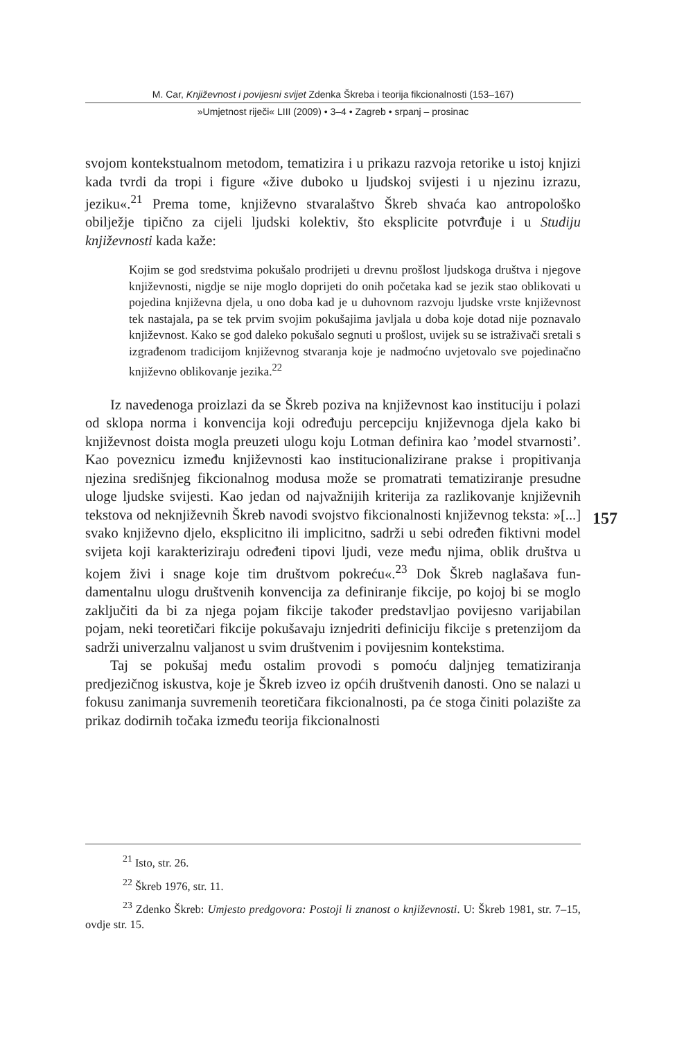M. Car, Književnost i povijesni svijet Zdenka Škreba i teorija fikcionalnosti (153–167)
»Umjetnost riječi« LIII (2009) • 3–4 • Zagreb • srpanj – prosinac
svojom kontekstualnom metodom, tematizira i u prikazu razvoja retorike u istoj knjizi kada tvrdi da tropi i figure «žive duboko u ljudskoj svijesti i u njezinu izrazu, jeziku«.<sup>21</sup> Prema tome, književno stvaralaštvo Škreb shvaća kao antropološko obilježje tipično za cijeli ljudski kolektiv, što eksplicite potvrđuje i u Studiju književnosti kada kaže:
Kojim se god sredstvima pokušalo prodrijeti u drevnu prošlost ljudskoga društva i njegove književnosti, nigdje se nije moglo doprijeti do onih početaka kad se jezik stao oblikovati u pojedina književna djela, u ono doba kad je u duhovnom razvoju ljudske vrste književnost tek nastajala, pa se tek prvim svojim pokušajima javljala u doba koje dotad nije poznavalo književnost. Kako se god daleko pokušalo segnuti u prošlost, uvijek su se istraživači sretali s izgrađenom tradicijom književnog stvaranja koje je nadmoćno uvjetovalo sve pojedinačno književno oblikovanje jezika.<sup>22</sup>
Iz navedenoga proizlazi da se Škreb poziva na književnost kao instituciju i polazi od sklopa norma i konvencija koji određuju percepciju književnoga djela kako bi književnost doista mogla preuzeti ulogu koju Lotman definira kao ’model stvarnosti’. Kao poveznicu između književnosti kao instituci­onalizirane prakse i propitivanja njezina središnjeg fikcionalnog modusa može se promatrati tematiziranje presudne uloge ljudske svijesti. Kao jedan od najvažnijih kriterija za razlikovanje književnih tekstova od neknjiževnih Škreb navodi svojstvo fikcionalnosti književnog teksta: »[...] svako književno djelo, eksplicitno ili implicitno, sadrži u sebi određen fiktivni model svijeta koji karakteriziraju određeni tipovi ljudi, veze među njima, oblik društva u kojem živi i snage koje tim društvom pokreću«.<sup>23</sup> Dok Škreb naglašava fun­damentalnu ulogu društvenih konvencija za definiranje fikcije, po kojoj bi se moglo zaključiti da bi za njega pojam fikcije također predstavljao povijesno varijabilan pojam, neki teoretičari fikcije pokušavaju iznjedriti definiciju fikcije s pretenzijom da sadrži univerzalnu valjanost u svim društvenim i povijesnim kontekstima.
Taj se pokušaj među ostalim provodi s pomoću daljnjeg tematiziranja predjezičnog iskustva, koje je Škreb izveo iz općih društvenih danosti. Ono se nalazi u fokusu zanimanja suvremenih teoretičara fikcionalnosti, pa će stoga činiti polazište za prikaz dodirnih točaka između teorija fikcionalnosti
157
<sup>21</sup> Isto, str. 26.
<sup>22</sup> Škreb 1976, str. 11.
<sup>23</sup> Zdenko Škreb: Umjesto predgovora: Postoji li znanost o književnosti. U: Škreb 1981, str. 7–15, ovdje str. 15.